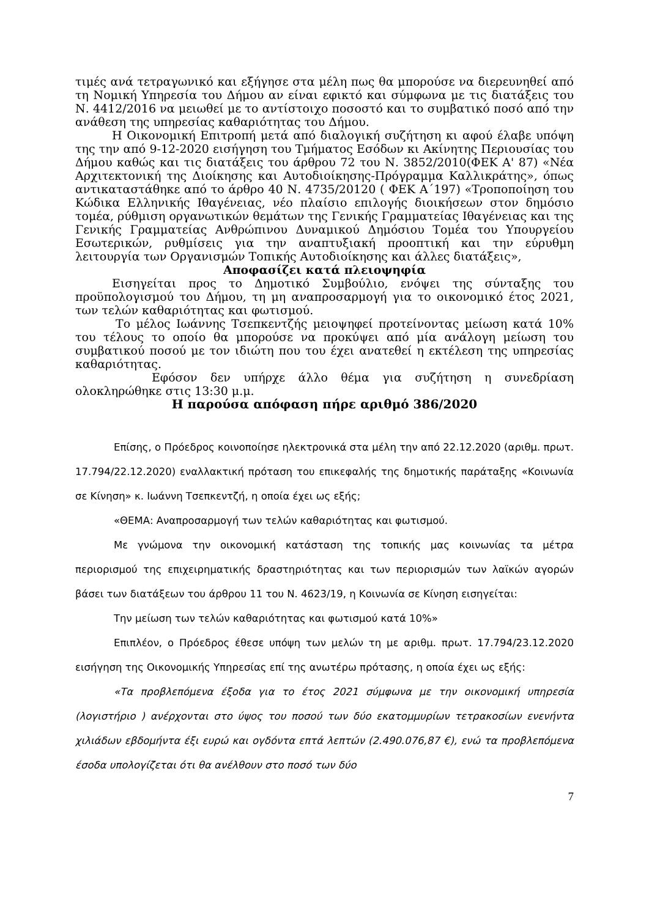τιμές ανά τετραγωνικό και εξήγησε στα μέλη πως θα μπορούσε να διερευνηθεί από τη Νομική Υπηρεσία του Δήμου αν είναι εφικτό και σύμφωνα με τις διατάξεις του Ν. 4412/2016 να μειωθεί με το αντίστοιχο ποσοστό και το συμβατικό ποσό από την ανάθεση της υπηρεσίας καθαριότητας του Δήμου.
Η Οικονομική Επιτροπή μετά από διαλογική συζήτηση κι αφού έλαβε υπόψη της την από 9-12-2020 εισήγηση του Τμήματος Εσόδων κι Ακίνητης Περιουσίας του Δήμου καθώς και τις διατάξεις του άρθρου 72 του Ν. 3852/2010(ΦΕΚ Α' 87) «Νέα Αρχιτεκτονική της Διοίκησης και Αυτοδιοίκησης-Πρόγραμμα Καλλικράτης», όπως αντικαταστάθηκε από το άρθρο 40 Ν. 4735/20120 ( ΦΕΚ Α΄197) «Τροποποίηση του Κώδικα Ελληνικής Ιθαγένειας, νέο πλαίσιο επιλογής διοικήσεων στον δημόσιο τομέα, ρύθμιση οργανωτικών θεμάτων της Γενικής Γραμματείας Ιθαγένειας και της Γενικής Γραμματείας Ανθρώπινου Δυναμικού Δημόσιου Τομέα του Υπουργείου Εσωτερικών, ρυθμίσεις για την αναπτυξιακή προοπτική και την εύρυθμη λειτουργία των Οργανισμών Τοπικής Αυτοδιοίκησης και άλλες διατάξεις»,
Αποφασίζει κατά πλειοψηφία
Εισηγείται προς το Δημοτικό Συμβούλιο, ενόψει της σύνταξης του προϋπολογισμού του Δήμου, τη μη αναπροσαρμογή για το οικονομικό έτος 2021, των τελών καθαριότητας και φωτισμού.
Το μέλος Ιωάννης Τσεπκεντζής μειοψηφεί προτείνοντας μείωση κατά 10% του τέλους το οποίο θα μπορούσε να προκύψει από μία ανάλογη μείωση του συμβατικού ποσού με τον ιδιώτη που του έχει ανατεθεί η εκτέλεση της υπηρεσίας καθαριότητας.
Εφόσον δεν υπήρχε άλλο θέμα για συζήτηση η συνεδρίαση ολοκληρώθηκε στις 13:30 μ.μ.
Η παρούσα απόφαση πήρε αριθμό 386/2020
Επίσης, ο Πρόεδρος κοινοποίησε ηλεκτρονικά στα μέλη την από 22.12.2020 (αριθμ. πρωτ. 17.794/22.12.2020) εναλλακτική πρόταση του επικεφαλής της δημοτικής παράταξης «Κοινωνία σε Κίνηση» κ. Ιωάννη Τσεπκεντζή, η οποία έχει ως εξής;
«ΘΕΜΑ: Αναπροσαρμογή των τελών καθαριότητας και φωτισμού.
Με γνώμονα την οικονομική κατάσταση της τοπικής μας κοινωνίας τα μέτρα περιορισμού της επιχειρηματικής δραστηριότητας και των περιορισμών των λαϊκών αγορών βάσει των διατάξεων του άρθρου 11 του Ν. 4623/19, η Κοινωνία σε Κίνηση εισηγείται:
Την μείωση των τελών καθαριότητας και φωτισμού κατά 10%»
Επιπλέον, ο Πρόεδρος έθεσε υπόψη των μελών τη με αριθμ. πρωτ. 17.794/23.12.2020 εισήγηση της Οικονομικής Υπηρεσίας επί της ανωτέρω πρότασης, η οποία έχει ως εξής:
«Τα προβλεπόμενα έξοδα για το έτος 2021 σύμφωνα με την οικονομική υπηρεσία (λογιστήριο ) ανέρχονται στο ύψος του ποσού των δύο εκατομμυρίων τετρακοσίων ενενήντα χιλιάδων εβδομήντα έξι ευρώ και ογδόντα επτά λεπτών (2.490.076,87 €), ενώ τα προβλεπόμενα έσοδα υπολογίζεται ότι θα ανέλθουν στο ποσό των δύο
7